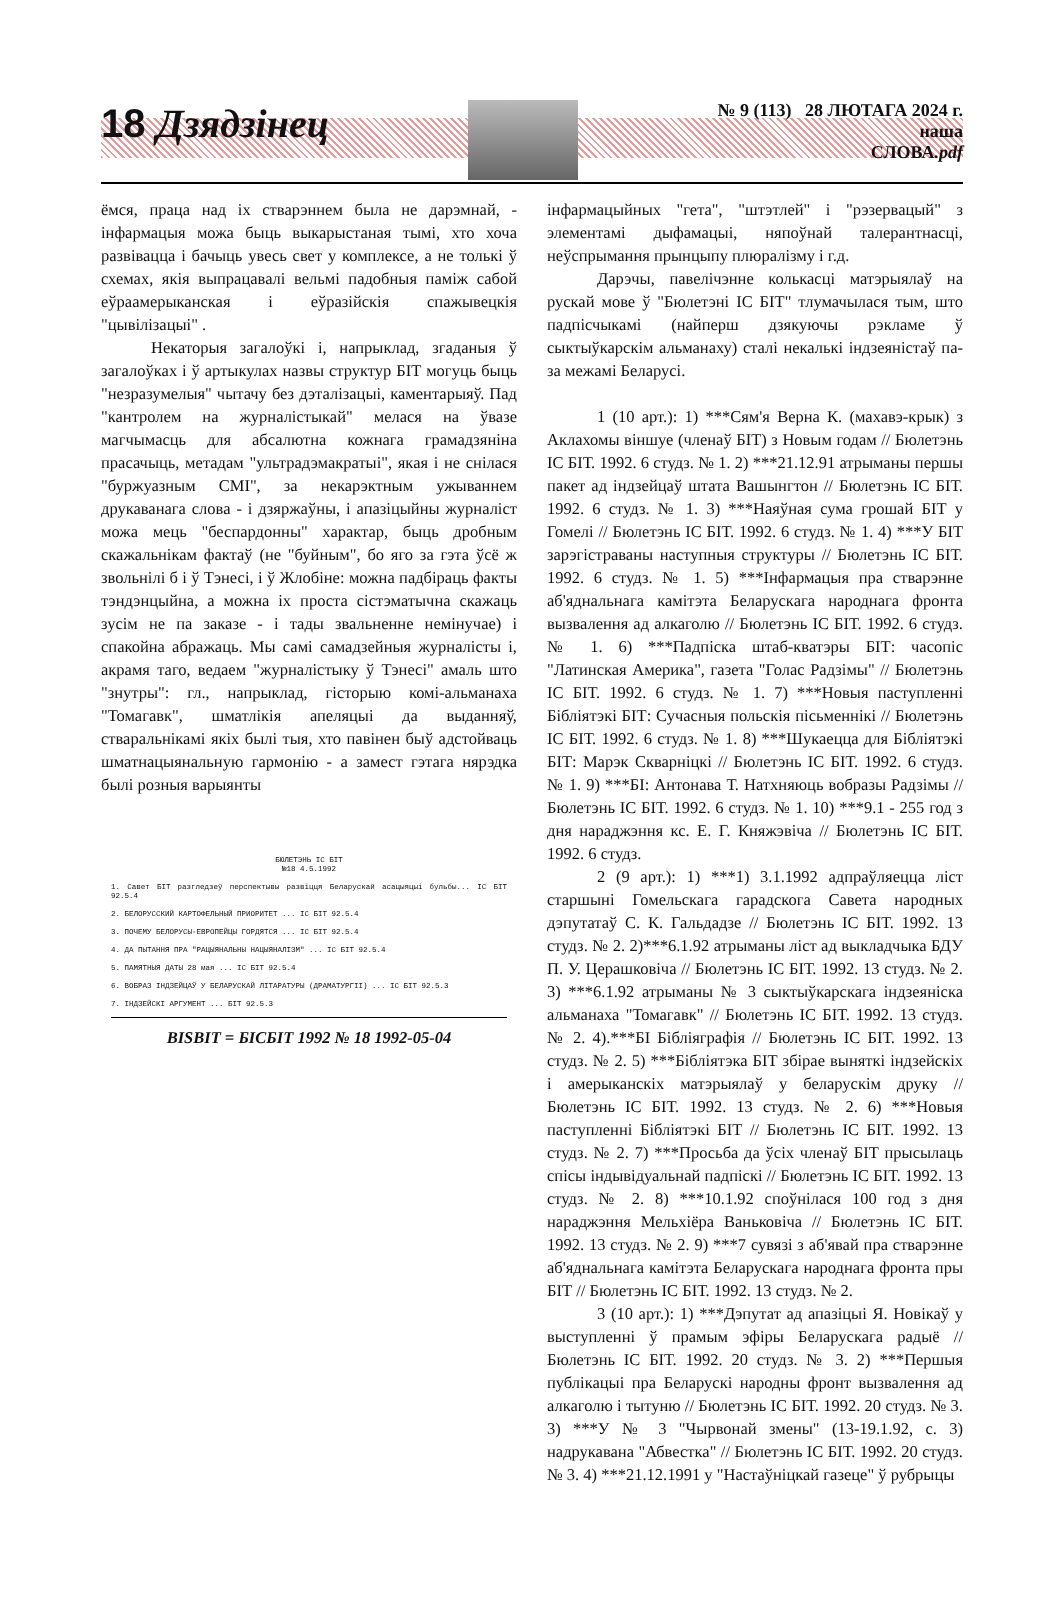18 Дзядзінец
№ 9 (113) 28 ЛЮТАГА 2024 г.
наша
СЛОВА.pdf
ёмся, праца над іх стварэннем была не дарэмнай, - інфармацыя можа быць выкарыстаная тымі, хто хоча развівацца і бачыць увесь свет у комплексе, а не толькі ў схемах, якія выпрацавалі вельмі падобныя паміж сабой еўраамерыканская і еўразійскія спажывецкія "цывілізацыі" .
Некаторыя загалоўкі і, напрыклад, згаданыя ў загалоўках і ў артыкулах назвы структур БІТ могуць быць "незразумелыя" чытачу без дэталізацыі, каментарыяў. Пад "кантролем на журналістыкай" мелася на ўвазе магчымасць для абсалютна кожнага грамадзяніна прасачыць, метадам "ультрадэмакратыі", якая і не снілася "буржуазным СМІ", за некарэктным ужываннем друкаванага слова - і дзяржаўны, і апазіцыйны журналіст можа мець "беспардонны" характар, быць дробным скажальнікам фактаў (не "буйным", бо яго за гэта ўсё ж звольнілі б і ў Тэнесі, і ў Жлобіне: можна падбіраць факты тэндэнцыйна, а можна іх проста сістэматычна скажаць зусім не па заказе - і тады звальненне немінучае) і спакойна абражаць. Мы самі самадзейныя журналісты і, акрамя таго, ведаем "журналістыку ў Тэнесі" амаль што "знутры": гл., напрыклад, гісторыю комі-альманаха "Томагавк", шматлікія апеляцыі да выданняў, стваральнікамі якіх былі тыя, хто павінен быў адстойваць шматнацыянальную гармонію - а замест гэтага нярэдка былі розныя варыянты
БЮЛЕТЭНЬ ІС БІТ
№18 4.5.1992
1. Савет БІТ разгледзеў перспектывы развіцця Беларускай асацыяцыі бульбы... ІС БІТ 92.5.4
2. БЕЛОРУССКИЙ КАРТОФЕЛЬНЫЙ ПРИОРИТЕТ ... ІС БІТ 92.5.4
3. ПОЧЕМУ БЕЛОРУСЫ-ЕВРОПЕЙЦЫ ГОРДЯТСЯ ... ІС БІТ 92.5.4
4. ДА ПЫТАННЯ ПРА "РАЦЫЯНАЛЬНЫ НАЦЫЯНАЛІЗМ" ... ІС БІТ 92.5.4
5. ПАМЯТНЫЯ ДАТЫ 28 мая ... ІС БІТ 92.5.4
6. ВОБРАЗ ІНДЗЕЙЦАЎ У БЕЛАРУСКАЙ ЛІТАРАТУРЫ (ДРАМАТУРГІІ) ... ІС БІТ 92.5.3
7. ІНДЗЕЙСКІ АРГУМЕНТ ... БІТ 92.5.3
BISBIT = БІСБІТ 1992 № 18 1992-05-04
інфармацыйных "гета", "штэтлей" і "рэзервацый" з элементамі дыфамацыі, няпоўнай талерантнасці, неўспрымання прынцыпу плюралізму і г.д.
Дарэчы, павелічэнне колькасці матэрыялаў на рускай мове ў "Бюлетэні ІС БІТ" тлумачылася тым, што падпісчыкамі (найперш дзякуючы рэкламе ў сыктыўкарскім альманаху) сталі некалькі індзеяністаў па-за межамі Беларусі.
1 (10 арт.): 1) ***Сям'я Верна К. (махавэ-крык) з Аклахомы віншуе (членаў БІТ) з Новым годам // Бюлетэнь ІС БІТ. 1992. 6 студз. № 1. 2) ***21.12.91 атрыманы першы пакет ад індзейцаў штата Вашынгтон // Бюлетэнь ІС БІТ. 1992. 6 студз. № 1. 3) ***Наяўная сума грошай БІТ у Гомелі // Бюлетэнь ІС БІТ. 1992. 6 студз. № 1. 4) ***У БІТ зарэгістраваны наступныя структуры // Бюлетэнь ІС БІТ. 1992. 6 студз. № 1. 5) ***Інфармацыя пра стварэнне аб'яднальнага камітэта Беларускага народнага фронта вызвалення ад алкаголю // Бюлетэнь ІС БІТ. 1992. 6 студз. № 1. 6) ***Падпіска штаб-кватэры БІТ: часопіс "Латинская Америка", газета "Голас Радзімы" // Бюлетэнь ІС БІТ. 1992. 6 студз. № 1. 7) ***Новыя паступленні Бібліятэкі БІТ: Сучасныя польскія пісьменнікі // Бюлетэнь ІС БІТ. 1992. 6 студз. № 1. 8) ***Шукаецца для Бібліятэкі БІТ: Марэк Скварніцкі // Бюлетэнь ІС БІТ. 1992. 6 студз. № 1. 9) ***БІ: Антонава Т. Натхняюць вобразы Радзімы // Бюлетэнь ІС БІТ. 1992. 6 студз. № 1. 10) ***9.1 - 255 год з дня нараджэння кс. Е. Г. Княжэвіча // Бюлетэнь ІС БІТ. 1992. 6 студз.
2 (9 арт.): 1) ***1) 3.1.1992 адпраўляецца ліст старшыні Гомельскага гарадскога Савета народных дэпутатаў С. К. Гальдадзе // Бюлетэнь ІС БІТ. 1992. 13 студз. № 2. 2)***6.1.92 атрыманы ліст ад выкладчыка БДУ П. У. Церашковіча // Бюлетэнь ІС БІТ. 1992. 13 студз. № 2. 3) ***6.1.92 атрыманы № 3 сыктыўкарскага індзеяніска альманаха "Томагавк" // Бюлетэнь ІС БІТ. 1992. 13 студз. № 2. 4).***БІ Бібліяграфія // Бюлетэнь ІС БІТ. 1992. 13 студз. № 2. 5) ***Бібліятэка БІТ збірае выняткі індзейскіх і амерыканскіх матэрыялаў у беларускім друку // Бюлетэнь ІС БІТ. 1992. 13 студз. № 2. 6) ***Новыя паступленні Бібліятэкі БІТ // Бюлетэнь ІС БІТ. 1992. 13 студз. № 2. 7) ***Просьба да ўсіх членаў БІТ прысылаць спісы індывідуальнай падпіскі // Бюлетэнь ІС БІТ. 1992. 13 студз. № 2. 8) ***10.1.92 споўнілася 100 год з дня нараджэння Мельхіёра Ваньковіча // Бюлетэнь ІС БІТ. 1992. 13 студз. № 2. 9) ***7 сувязі з аб'явай пра стварэнне аб'яднальнага камітэта Беларускага народнага фронта пры БІТ // Бюлетэнь ІС БІТ. 1992. 13 студз. № 2.
3 (10 арт.): 1) ***Дэпутат ад апазіцыі Я. Новікаў у выступленні ў прамым эфіры Беларускага радыё // Бюлетэнь ІС БІТ. 1992. 20 студз. № 3. 2) ***Першыя публікацыі пра Беларускі народны фронт вызвалення ад алкаголю і тытуню // Бюлетэнь ІС БІТ. 1992. 20 студз. № 3. 3) ***У № 3 "Чырвонай змены" (13-19.1.92, с. 3) надрукавана "Абвестка" // Бюлетэнь ІС БІТ. 1992. 20 студз. № 3. 4) ***21.12.1991 у "Настаўніцкай газеце" ў рубрыцы